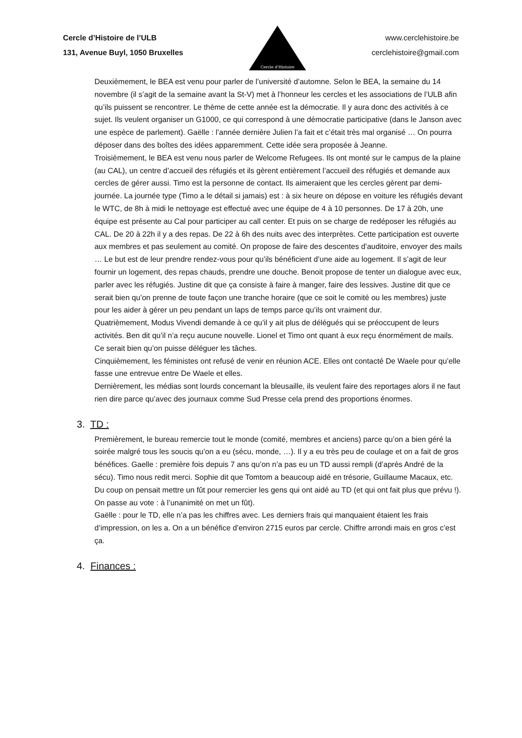Cercle d’Histoire de l’ULB
131, Avenue Buyl, 1050 Bruxelles
Cercle d'Histoire
www.cerclehistoire.be
cerclehistoire@gmail.com
Deuxièmement, le BEA est venu pour parler de l’université d’automne. Selon le BEA, la semaine du 14 novembre (il s’agit de la semaine avant la St-V) met à l’honneur les cercles et les associations de l’ULB afin qu’ils puissent se rencontrer. Le thème de cette année est la démocratie. Il y aura donc des activités à ce sujet. Ils veulent organiser un G1000, ce qui correspond à une démocratie participative (dans le Janson avec une espèce de parlement). Gaëlle : l’année dernière Julien l’a fait et c’était très mal organisé … On pourra déposer dans des boîtes des idées apparemment. Cette idée sera proposée à Jeanne.
Troisièmement, le BEA est venu nous parler de Welcome Refugees. Ils ont monté sur le campus de la plaine (au CAL), un centre d’accueil des réfugiés et ils gèrent entièrement l’accueil des réfugiés et demande aux cercles de gérer aussi. Timo est la personne de contact. Ils aimeraient que les cercles gèrent par demi-journée. La journée type (Timo a le détail si jamais) est : à six heure on dépose en voiture les réfugiés devant le WTC, de 8h à midi le nettoyage est effectué avec une équipe de 4 à 10 personnes. De 17 à 20h, une équipe est présente au Cal pour participer au call center. Et puis on se charge de redéposer les réfugiés au CAL. De 20 à 22h il y a des repas. De 22 à 6h des nuits avec des interprètes. Cette participation est ouverte aux membres et pas seulement au comité. On propose de faire des descentes d’auditoire, envoyer des mails … Le but est de leur prendre rendez-vous pour qu’ils bénéficient d’une aide au logement. Il s’agit de leur fournir un logement, des repas chauds, prendre une douche. Benoit propose de tenter un dialogue avec eux, parler avec les réfugiés. Justine dit que ça consiste à faire à manger, faire des lessives. Justine dit que ce serait bien qu’on prenne de toute façon une tranche horaire (que ce soit le comité ou les membres) juste pour les aider à gérer un peu pendant un laps de temps parce qu’ils ont vraiment dur.
Quatrièmement, Modus Vivendi demande à ce qu’il y ait plus de délégués qui se préoccupent de leurs activités. Ben dit qu’il n’a reçu aucune nouvelle. Lionel et Timo ont quant à eux reçu énormément de mails. Ce serait bien qu’on puisse déléguer les tâches.
Cinquièmement, les féministes ont refusé de venir en réunion ACE. Elles ont contacté De Waele pour qu’elle fasse une entrevue entre De Waele et elles.
Dernièrement, les médias sont lourds concernant la bleusaille, ils veulent faire des reportages alors il ne faut rien dire parce qu’avec des journaux comme Sud Presse cela prend des proportions énormes.
3. TD :
Premièrement, le bureau remercie tout le monde (comité, membres et anciens) parce qu’on a bien géré la soirée malgré tous les soucis qu’on a eu (sécu, monde, …). Il y a eu très peu de coulage et on a fait de gros bénéfices. Gaelle : première fois depuis 7 ans qu’on n’a pas eu un TD aussi rempli (d’après André de la sécu). Timo nous redit merci. Sophie dit que Tomtom a beaucoup aidé en trésorie, Guillaume Macaux, etc. Du coup on pensait mettre un fût pour remercier les gens qui ont aidé au TD (et qui ont fait plus que prévu !). On passe au vote : à l’unanimité on met un fût).
Gaëlle : pour le TD, elle n’a pas les chiffres avec. Les derniers frais qui manquaient étaient les frais d’impression, on les a. On a un bénéfice d’environ 2715 euros par cercle. Chiffre arrondi mais en gros c’est ça.
4. Finances :